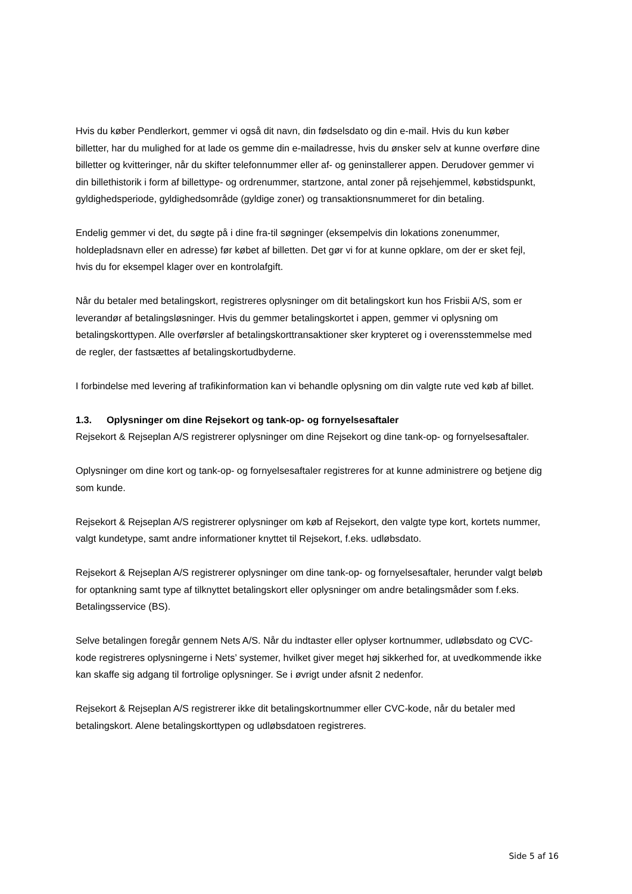Hvis du køber Pendlerkort, gemmer vi også dit navn, din fødselsdato og din e-mail. Hvis du kun køber billetter, har du mulighed for at lade os gemme din e-mailadresse, hvis du ønsker selv at kunne overføre dine billetter og kvitteringer, når du skifter telefonnummer eller af- og geninstallerer appen. Derudover gemmer vi din billethistorik i form af billettype- og ordrenummer, startzone, antal zoner på rejsehjemmel, købstidspunkt, gyldighedsperiode, gyldighedsområde (gyldige zoner) og transaktionsnummeret for din betaling.
Endelig gemmer vi det, du søgte på i dine fra-til søgninger (eksempelvis din lokations zonenummer, holdepladsnavn eller en adresse) før købet af billetten. Det gør vi for at kunne opklare, om der er sket fejl, hvis du for eksempel klager over en kontrolafgift.
Når du betaler med betalingskort, registreres oplysninger om dit betalingskort kun hos Frisbii A/S, som er leverandør af betalingsløsninger. Hvis du gemmer betalingskortet i appen, gemmer vi oplysning om betalingskorttypen. Alle overførsler af betalingskorttransaktioner sker krypteret og i overensstemmelse med de regler, der fastsættes af betalingskortudbyderne.
I forbindelse med levering af trafikinformation kan vi behandle oplysning om din valgte rute ved køb af billet.
1.3. Oplysninger om dine Rejsekort og tank-op- og fornyelsesaftaler
Rejsekort & Rejseplan A/S registrerer oplysninger om dine Rejsekort og dine tank-op- og fornyelsesaftaler.
Oplysninger om dine kort og tank-op- og fornyelsesaftaler registreres for at kunne administrere og betjene dig som kunde.
Rejsekort & Rejseplan A/S registrerer oplysninger om køb af Rejsekort, den valgte type kort, kortets nummer, valgt kundetype, samt andre informationer knyttet til Rejsekort, f.eks. udløbsdato.
Rejsekort & Rejseplan A/S registrerer oplysninger om dine tank-op- og fornyelsesaftaler, herunder valgt beløb for optankning samt type af tilknyttet betalingskort eller oplysninger om andre betalingsmåder som f.eks. Betalingsservice (BS).
Selve betalingen foregår gennem Nets A/S. Når du indtaster eller oplyser kortnummer, udløbsdato og CVC-kode registreres oplysningerne i Nets’ systemer, hvilket giver meget høj sikkerhed for, at uvedkommende ikke kan skaffe sig adgang til fortrolige oplysninger. Se i øvrigt under afsnit 2 nedenfor.
Rejsekort & Rejseplan A/S registrerer ikke dit betalingskortnummer eller CVC-kode, når du betaler med betalingskort. Alene betalingskorttypen og udløbsdatoen registreres.
Side 5 af 16